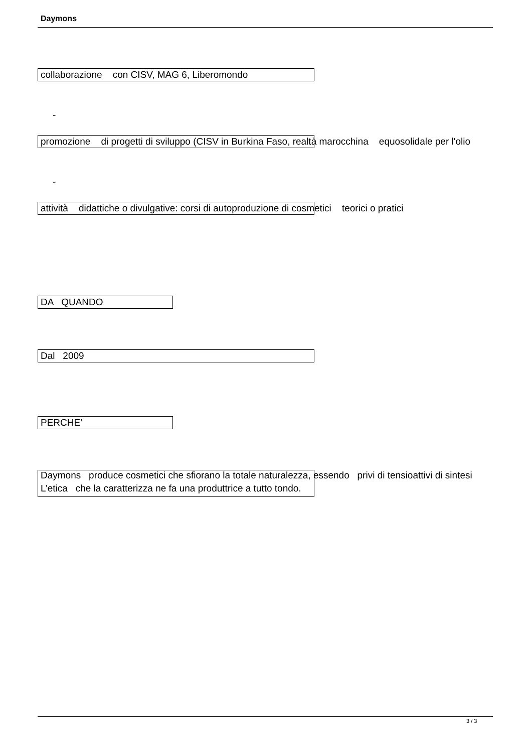Daymons
collaborazione con CISV, MAG 6, Liberomondo
-
promozione di progetti di sviluppo (CISV in Burkina Faso, realtà marocchina equosolidale per l'olio
-
attività didattiche o divulgative: corsi di autoproduzione di cosmetici teorici o pratici
DA QUANDO
Dal 2009
PERCHE’
Daymons produce cosmetici che sfiorano la totale naturalezza, essendo privi di tensioattivi di sintesi
L’etica che la caratterizza ne fa una produttrice a tutto tondo.
3 / 3